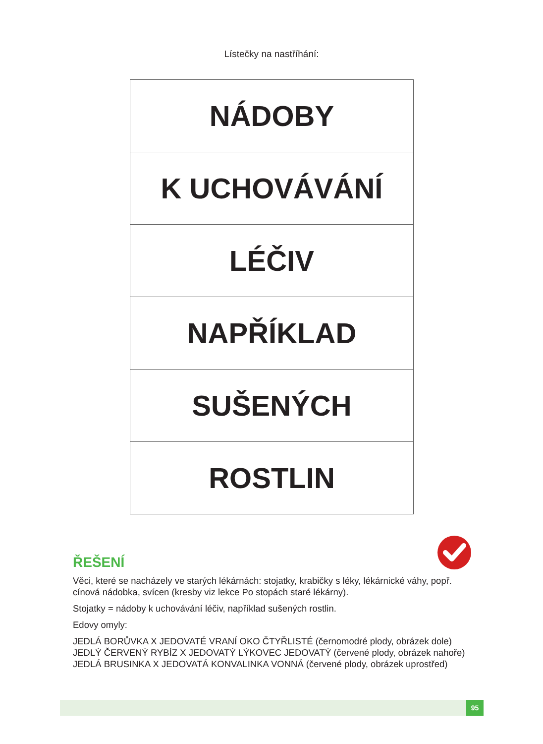Lístečky na nastříhání:
| NÁDOBY |
| K UCHOVÁVÁNÍ |
| LÉČIV |
| NAPŘÍKLAD |
| SUŠENÝCH |
| ROSTLIN |
ŘEŠENÍ
Věci, které se nacházely ve starých lékárnách: stojatky, krabičky s léky, lékárnické váhy, popř. cínová nádobka, svícen (kresby viz lekce Po stopách staré lékárny).
Stojatky = nádoby k uchovávání léčiv, například sušených rostlin.
Edovy omyly:
JEDLÁ BORŮVKA X JEDOVATÉ VRANÍ OKO ČTYŘLISTÉ (černomodré plody, obrázek dole)
JEDLÝ ČERVENÝ RYBÍZ X JEDOVATÝ LÝKOVEC JEDOVATÝ (červené plody, obrázek nahoře)
JEDLÁ BRUSINKA X JEDOVATÁ KONVALINKA VONNÁ (červené plody, obrázek uprostřed)
95